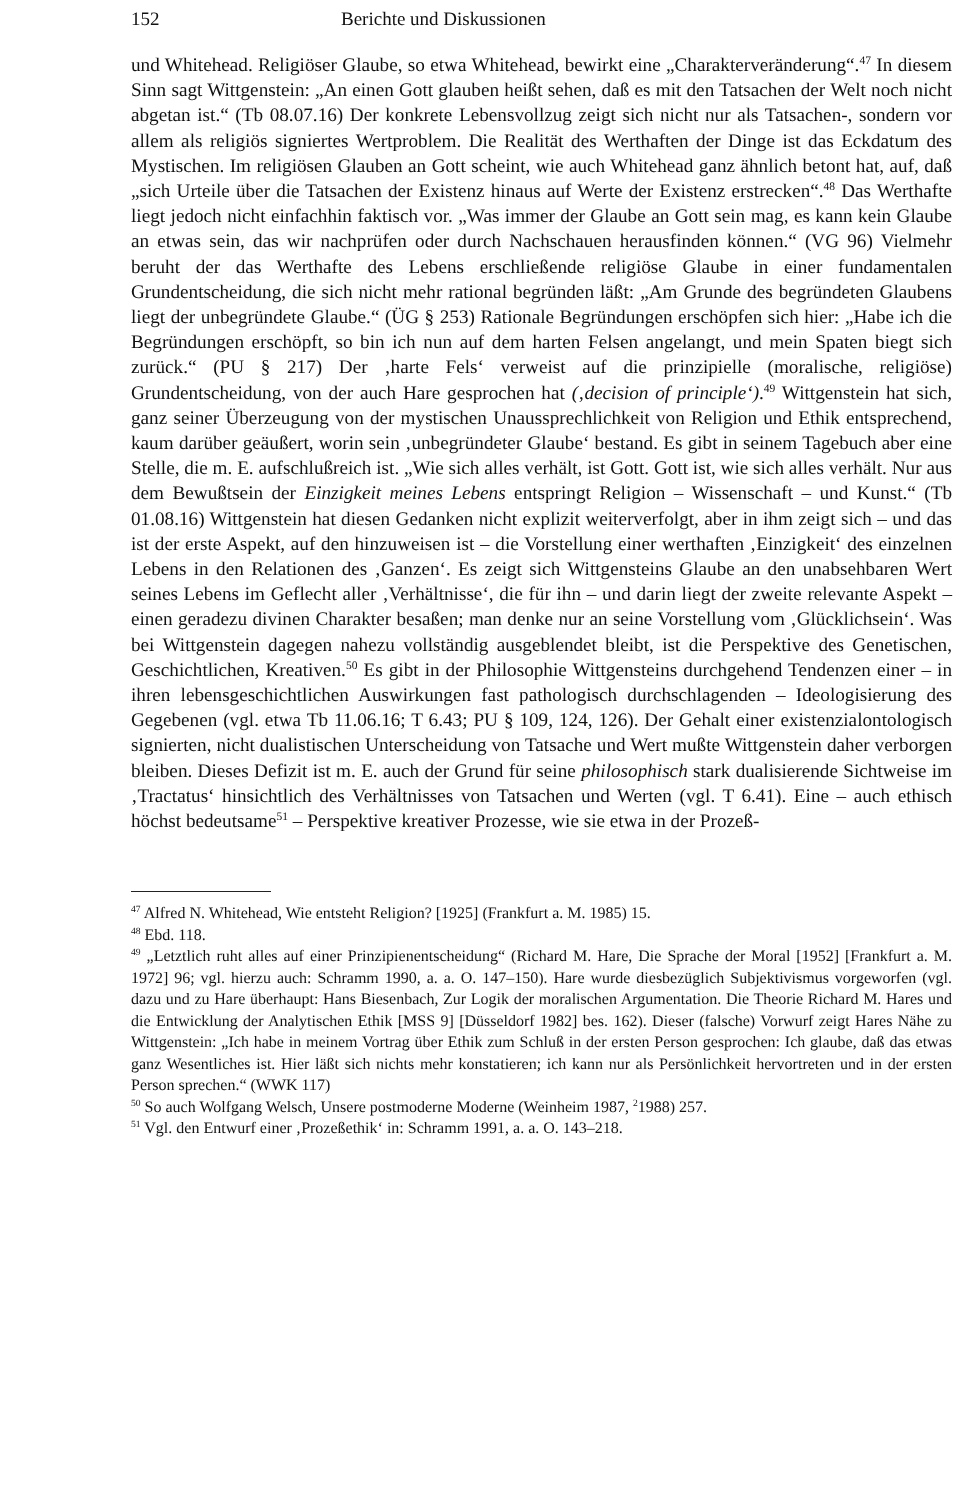152 Berichte und Diskussionen
und Whitehead. Religiöser Glaube, so etwa Whitehead, bewirkt eine „Charakterveränderung“.<sup>47</sup> In diesem Sinn sagt Wittgenstein: „An einen Gott glauben heißt sehen, daß es mit den Tatsachen der Welt noch nicht abgetan ist.“ (Tb 08.07.16) Der konkrete Lebensvollzug zeigt sich nicht nur als Tatsachen-, sondern vor allem als religiös signiertes Wertproblem. Die Realität des Werthaften der Dinge ist das Eckdatum des Mystischen. Im religiösen Glauben an Gott scheint, wie auch Whitehead ganz ähnlich betont hat, auf, daß „sich Urteile über die Tatsachen der Existenz hinaus auf Werte der Existenz erstrecken“.<sup>48</sup> Das Werthafte liegt jedoch nicht einfachhin faktisch vor. „Was immer der Glaube an Gott sein mag, es kann kein Glaube an etwas sein, das wir nachprüfen oder durch Nachschauen herausfinden können.“ (VG 96) Vielmehr beruht der das Werthafte des Lebens erschließende religiöse Glaube in einer fundamentalen Grundentscheidung, die sich nicht mehr rational begründen läßt: „Am Grunde des begründeten Glaubens liegt der unbegründete Glaube.“ (ÜG § 253) Rationale Begründungen erschöpfen sich hier: „Habe ich die Begründungen erschöpft, so bin ich nun auf dem harten Felsen angelangt, und mein Spaten biegt sich zurück.“ (PU § 217) Der ‚harte Fels‘ verweist auf die prinzipielle (moralische, religiöse) Grundentscheidung, von der auch Hare gesprochen hat (‚decision of principle‘).<sup>49</sup> Wittgenstein hat sich, ganz seiner Überzeugung von der mystischen Unaussprechlichkeit von Religion und Ethik entsprechend, kaum darüber geäußert, worin sein ‚unbegründeter Glaube‘ bestand. Es gibt in seinem Tagebuch aber eine Stelle, die m. E. aufschlußreich ist. „Wie sich alles verhält, ist Gott. Gott ist, wie sich alles verhält. Nur aus dem Bewußtsein der Einzigkeit meines Lebens entspringt Religion – Wissenschaft – und Kunst.“ (Tb 01.08.16) Wittgenstein hat diesen Gedanken nicht explizit weiterverfolgt, aber in ihm zeigt sich – und das ist der erste Aspekt, auf den hinzuweisen ist – die Vorstellung einer werthaften ‚Einzigkeit‘ des einzelnen Lebens in den Relationen des ‚Ganzen‘. Es zeigt sich Wittgensteins Glaube an den unabsehbaren Wert seines Lebens im Geflecht aller ‚Verhältnisse‘, die für ihn – und darin liegt der zweite relevante Aspekt – einen geradezu divinen Charakter besaßen; man denke nur an seine Vorstellung vom ‚Glücklichsein‘. Was bei Wittgenstein dagegen nahezu vollständig ausgeblendet bleibt, ist die Perspektive des Genetischen, Geschichtlichen, Kreativen.<sup>50</sup> Es gibt in der Philosophie Wittgensteins durchgehend Tendenzen einer – in ihren lebensgeschichtlichen Auswirkungen fast pathologisch durchschlagenden – Ideologisierung des Gegebenen (vgl. etwa Tb 11.06.16; T 6.43; PU § 109, 124, 126). Der Gehalt einer existenzialontologisch signierten, nicht dualistischen Unterscheidung von Tatsache und Wert mußte Wittgenstein daher verborgen bleiben. Dieses Defizit ist m. E. auch der Grund für seine philosophisch stark dualisierende Sichtweise im ‚Tractatus‘ hinsichtlich des Verhältnisses von Tatsachen und Werten (vgl. T 6.41). Eine – auch ethisch höchst bedeutsame<sup>51</sup> – Perspektive kreativer Prozesse, wie sie etwa in der Prozeß-
<sup>47</sup> Alfred N. Whitehead, Wie entsteht Religion? [1925] (Frankfurt a. M. 1985) 15.
<sup>48</sup> Ebd. 118.
<sup>49</sup> „Letztlich ruht alles auf einer Prinzipienentscheidung“ (Richard M. Hare, Die Sprache der Moral [1952] [Frankfurt a. M. 1972] 96; vgl. hierzu auch: Schramm 1990, a. a. O. 147–150). Hare wurde diesbezüglich Subjektivismus vorgeworfen (vgl. dazu und zu Hare überhaupt: Hans Biesenbach, Zur Logik der moralischen Argumentation. Die Theorie Richard M. Hares und die Entwicklung der Analytischen Ethik [MSS 9] [Düsseldorf 1982] bes. 162). Dieser (falsche) Vorwurf zeigt Hares Nähe zu Wittgenstein: „Ich habe in meinem Vortrag über Ethik zum Schluß in der ersten Person gesprochen: Ich glaube, daß das etwas ganz Wesentliches ist. Hier läßt sich nichts mehr konstatieren; ich kann nur als Persönlichkeit hervortreten und in der ersten Person sprechen.“ (WWK 117)
<sup>50</sup> So auch Wolfgang Welsch, Unsere postmoderne Moderne (Weinheim 1987, <sup>2</sup>1988) 257.
<sup>51</sup> Vgl. den Entwurf einer ‚Prozeßethik‘ in: Schramm 1991, a. a. O. 143–218.